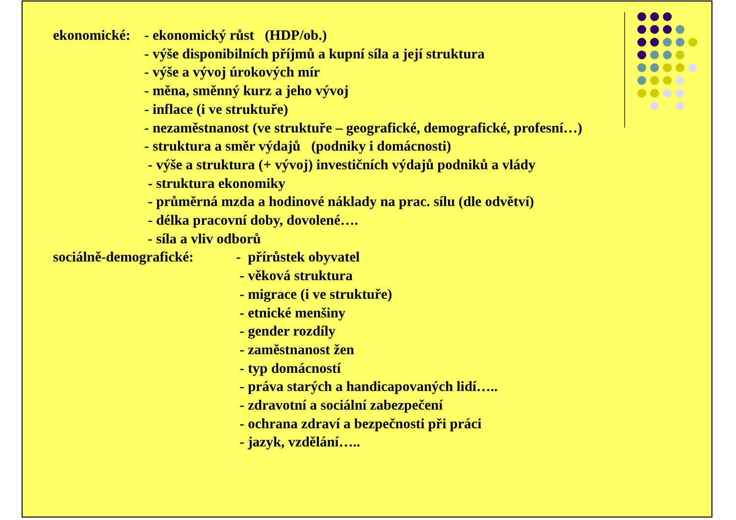ekonomické: - ekonomický růst (HDP/ob.)
- výše disponibilních příjmů a kupní síla a její struktura
- výše a vývoj úrokových mír
- měna, směnný kurz a jeho vývoj
- inflace (i ve struktuře)
- nezaměstnanost (ve struktuře – geografické, demografické, profesní…)
- struktura a směr výdajů (podniky i domácnosti)
- výše a struktura (+ vývoj) investičních výdajů podniků a vlády
- struktura ekonomiky
- průměrná mzda a hodinové náklady na prac. sílu (dle odvětví)
- délka pracovní doby, dovolené….
- síla a vliv odborů
sociálně-demografické: - přírůstek obyvatel
- věková struktura
- migrace (i ve struktuře)
- etnické menšiny
- gender rozdíly
- zaměstnanost žen
- typ domácností
- práva starých a handicapovaných lidí…..
- zdravotní a sociální zabezpečení
- ochrana zdraví a bezpečnosti při práci
- jazyk, vzdělání…..